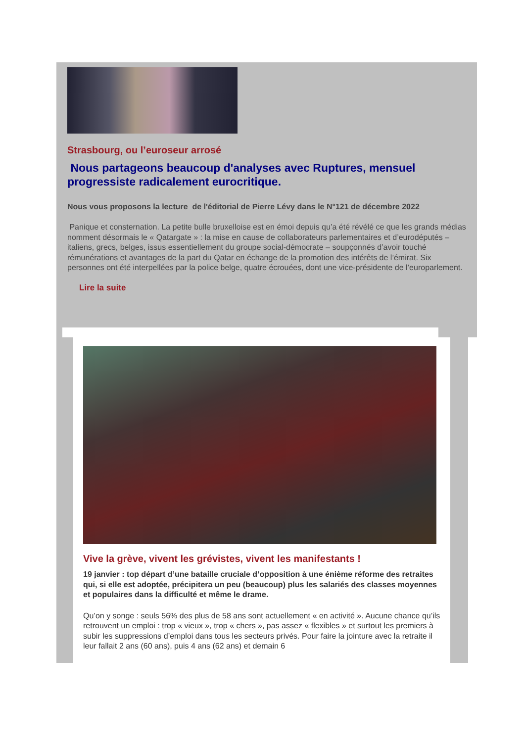Strasbourg, ou l’euroseur arrosé
Nous partageons beaucoup d'analyses avec Ruptures, mensuel progressiste radicalement eurocritique.
Nous vous proposons la lecture de l'éditorial de Pierre Lévy dans le N°121 de décembre 2022
Panique et consternation. La petite bulle bruxelloise est en émoi depuis qu’a été révélé ce que les grands médias nomment désormais le « Qatargate » : la mise en cause de collaborateurs parlementaires et d’eurodéputés – italiens, grecs, belges, issus essentiellement du groupe social-démocrate – soupçonnés d’avoir touché rémunérations et avantages de la part du Qatar en échange de la promotion des intérêts de l’émirat. Six personnes ont été interpellées par la police belge, quatre écrouées, dont une vice-présidente de l’europarlement.
Lire la suite
Vive la grève, vivent les grévistes, vivent les manifestants !
19 janvier : top départ d’une bataille cruciale d’opposition à une énième réforme des retraites qui, si elle est adoptée, précipitera un peu (beaucoup) plus les salariés des classes moyennes et populaires dans la difficulté et même le drame.
Qu’on y songe : seuls 56% des plus de 58 ans sont actuellement « en activité ». Aucune chance qu’ils retrouvent un emploi : trop « vieux », trop « chers », pas assez « flexibles » et surtout les premiers à subir les suppressions d’emploi dans tous les secteurs privés. Pour faire la jointure avec la retraite il leur fallait 2 ans (60 ans), puis 4 ans (62 ans) et demain 6